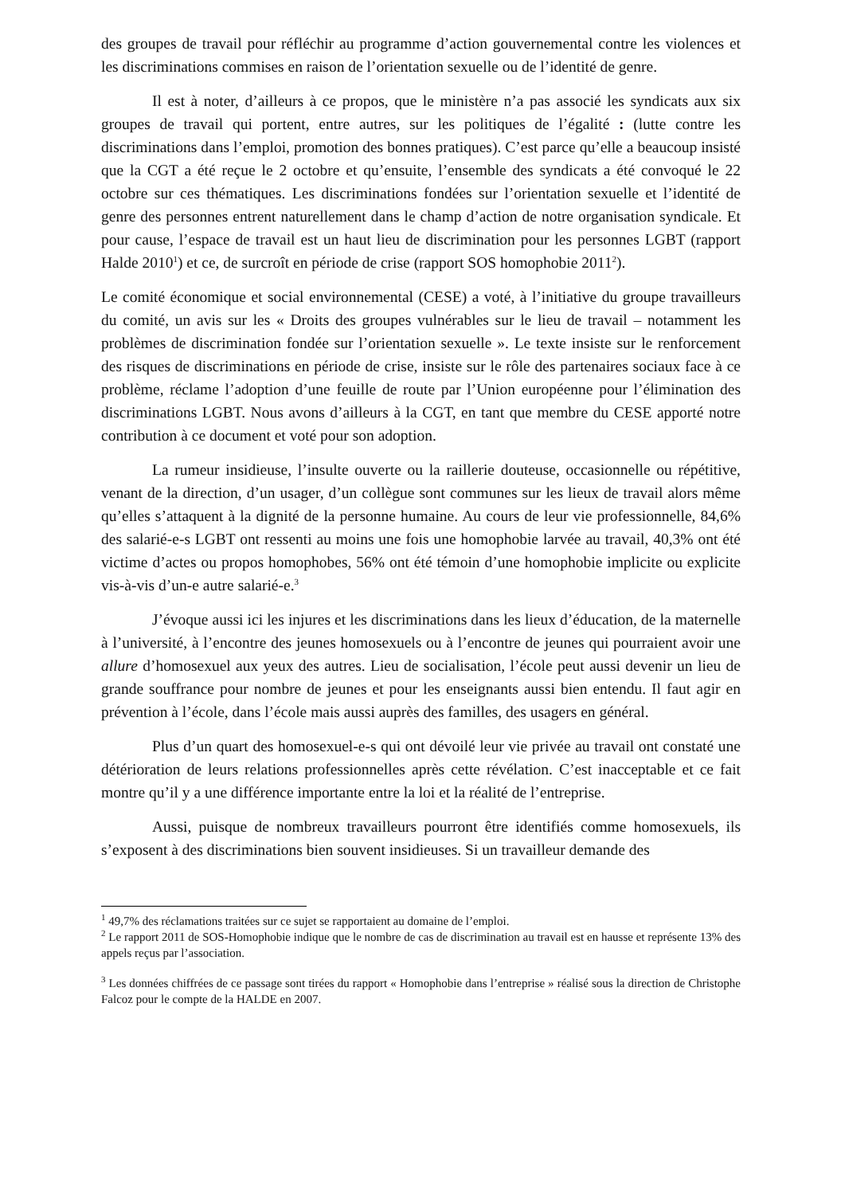des groupes de travail pour réfléchir au programme d’action gouvernemental contre les violences et les discriminations commises en raison de l’orientation sexuelle ou de l’identité de genre.
Il est à noter, d’ailleurs à ce propos, que le ministère n’a pas associé les syndicats aux six groupes de travail qui portent, entre autres, sur les politiques de l’égalité : (lutte contre les discriminations dans l’emploi, promotion des bonnes pratiques). C’est parce qu’elle a beaucoup insisté que la CGT a été reçue le 2 octobre et qu’ensuite, l’ensemble des syndicats a été convoqué le 22 octobre sur ces thématiques. Les discriminations fondées sur l’orientation sexuelle et l’identité de genre des personnes entrent naturellement dans le champ d’action de notre organisation syndicale. Et pour cause, l’espace de travail est un haut lieu de discrimination pour les personnes LGBT (rapport Halde 2010<sup>1</sup>) et ce, de surcroît en période de crise (rapport SOS homophobie 2011<sup>2</sup>).
Le comité économique et social environnemental (CESE) a voté, à l’initiative du groupe travailleurs du comité, un avis sur les « Droits des groupes vulnérables sur le lieu de travail – notamment les problèmes de discrimination fondée sur l’orientation sexuelle ». Le texte insiste sur le renforcement des risques de discriminations en période de crise, insiste sur le rôle des partenaires sociaux face à ce problème, réclame l’adoption d’une feuille de route par l’Union européenne pour l’élimination des discriminations LGBT. Nous avons d’ailleurs à la CGT, en tant que membre du CESE apporté notre contribution à ce document et voté pour son adoption.
La rumeur insidieuse, l’insulte ouverte ou la raillerie douteuse, occasionnelle ou répétitive, venant de la direction, d’un usager, d’un collègue sont communes sur les lieux de travail alors même qu’elles s’attaquent à la dignité de la personne humaine. Au cours de leur vie professionnelle, 84,6% des salarié-e-s LGBT ont ressenti au moins une fois une homophobie larvée au travail, 40,3% ont été victime d’actes ou propos homophobes, 56% ont été témoin d’une homophobie implicite ou explicite vis-à-vis d’un-e autre salarié-e.<sup>3</sup>
J’évoque aussi ici les injures et les discriminations dans les lieux d’éducation, de la maternelle à l’université, à l’encontre des jeunes homosexuels ou à l’encontre de jeunes qui pourraient avoir une allure d’homosexuel aux yeux des autres. Lieu de socialisation, l’école peut aussi devenir un lieu de grande souffrance pour nombre de jeunes et pour les enseignants aussi bien entendu. Il faut agir en prévention à l’école, dans l’école mais aussi auprès des familles, des usagers en général.
Plus d’un quart des homosexuel-e-s qui ont dévoilé leur vie privée au travail ont constaté une détérioration de leurs relations professionnelles après cette révélation. C’est inacceptable et ce fait montre qu’il y a une différence importante entre la loi et la réalité de l’entreprise.
Aussi, puisque de nombreux travailleurs pourront être identifiés comme homosexuels, ils s’exposent à des discriminations bien souvent insidieuses. Si un travailleur demande des
<sup>1</sup> 49,7% des réclamations traitées sur ce sujet se rapportaient au domaine de l’emploi.
<sup>2</sup> Le rapport 2011 de SOS-Homophobie indique que le nombre de cas de discrimination au travail est en hausse et représente 13% des appels reçus par l’association.
<sup>3</sup> Les données chiffrées de ce passage sont tirées du rapport « Homophobie dans l’entreprise » réalisé sous la direction de Christophe Falcoz pour le compte de la HALDE en 2007.